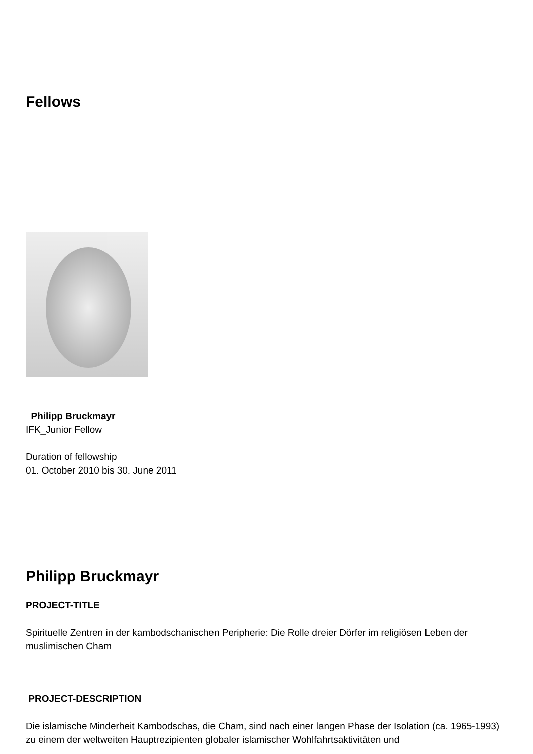Fellows
Philipp Bruckmayr
IFK_Junior Fellow
Duration of fellowship
01. October 2010 bis 30. June 2011
Philipp Bruckmayr
PROJECT-TITLE
Spirituelle Zentren in der kambodschanischen Peripherie: Die Rolle dreier Dörfer im religiösen Leben der muslimischen Cham
PROJECT-DESCRIPTION
Die islamische Minderheit Kambodschas, die Cham, sind nach einer langen Phase der Isolation (ca. 1965-1993) zu einem der weltweiten Hauptrezipienten globaler islamischer Wohlfahrtsaktivitäten und